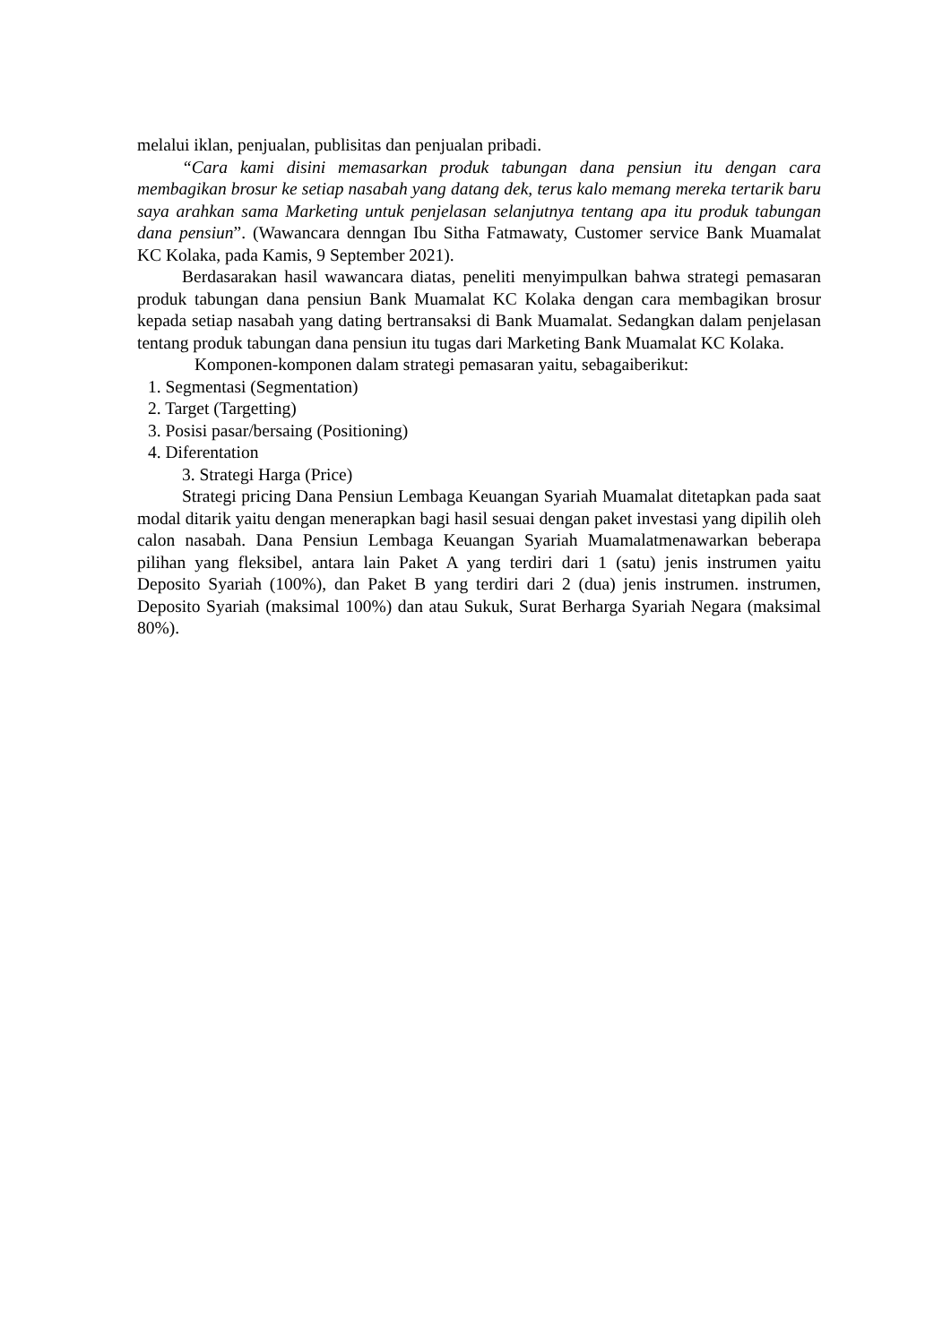melalui iklan, penjualan, publisitas dan penjualan pribadi.
“Cara kami disini memasarkan produk tabungan dana pensiun itu dengan cara membagikan brosur ke setiap nasabah yang datang dek, terus kalo memang mereka tertarik baru saya arahkan sama Marketing untuk penjelasan selanjutnya tentang apa itu produk tabungan dana pensiun”. (Wawancara denngan Ibu Sitha Fatmawaty, Customer service Bank Muamalat KC Kolaka, pada Kamis, 9 September 2021).
Berdasarakan hasil wawancara diatas, peneliti menyimpulkan bahwa strategi pemasaran produk tabungan dana pensiun Bank Muamalat KC Kolaka dengan cara membagikan brosur kepada setiap nasabah yang dating bertransaksi di Bank Muamalat. Sedangkan dalam penjelasan tentang produk tabungan dana pensiun itu tugas dari Marketing Bank Muamalat KC Kolaka.
Komponen-komponen dalam strategi pemasaran yaitu, sebagaiberikut:
1. Segmentasi (Segmentation)
2. Target (Targetting)
3. Posisi pasar/bersaing (Positioning)
4. Diferentation
3. Strategi Harga (Price)
Strategi pricing Dana Pensiun Lembaga Keuangan Syariah Muamalat ditetapkan pada saat modal ditarik yaitu dengan menerapkan bagi hasil sesuai dengan paket investasi yang dipilih oleh calon nasabah. Dana Pensiun Lembaga Keuangan Syariah Muamalatmenawarkan beberapa pilihan yang fleksibel, antara lain Paket A yang terdiri dari 1 (satu) jenis instrumen yaitu Deposito Syariah (100%), dan Paket B yang terdiri dari 2 (dua) jenis instrumen. instrumen, Deposito Syariah (maksimal 100%) dan atau Sukuk, Surat Berharga Syariah Negara (maksimal 80%).